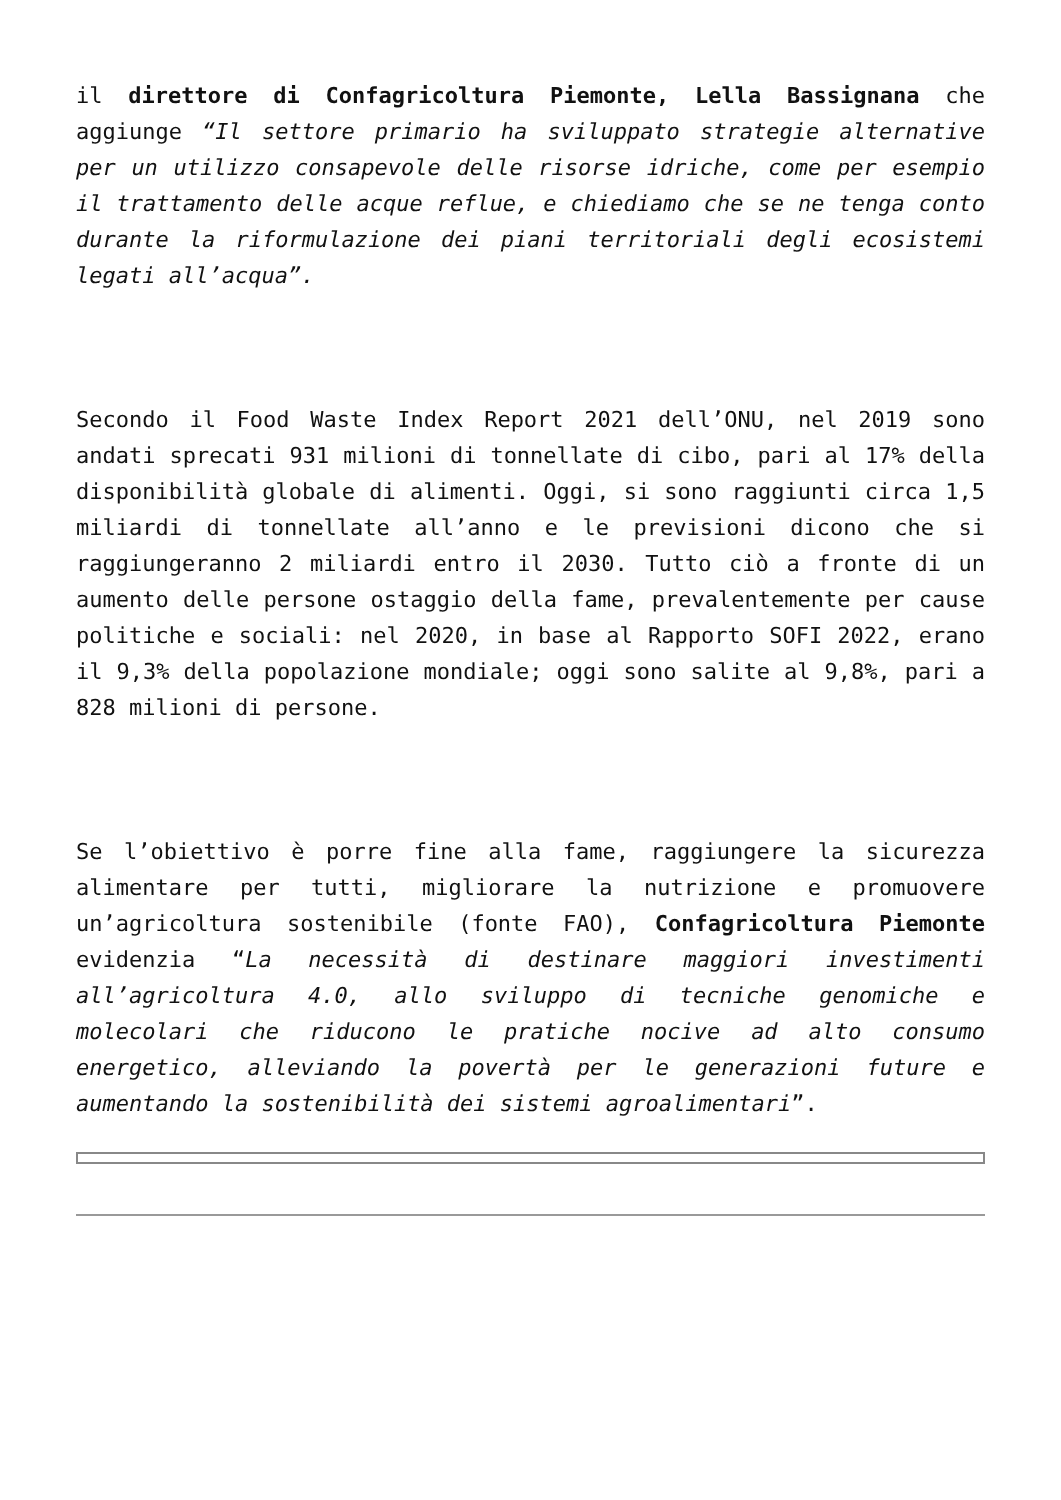il direttore di Confagricoltura Piemonte, Lella Bassignana che aggiunge “Il settore primario ha sviluppato strategie alternative per un utilizzo consapevole delle risorse idriche, come per esempio il trattamento delle acque reflue, e chiediamo che se ne tenga conto durante la riformulazione dei piani territoriali degli ecosistemi legati all’acqua”.
Secondo il Food Waste Index Report 2021 dell’ONU, nel 2019 sono andati sprecati 931 milioni di tonnellate di cibo, pari al 17% della disponibilità globale di alimenti. Oggi, si sono raggiunti circa 1,5 miliardi di tonnellate all’anno e le previsioni dicono che si raggiungeranno 2 miliardi entro il 2030. Tutto ciò a fronte di un aumento delle persone ostaggio della fame, prevalentemente per cause politiche e sociali: nel 2020, in base al Rapporto SOFI 2022, erano il 9,3% della popolazione mondiale; oggi sono salite al 9,8%, pari a 828 milioni di persone.
Se l’obiettivo è porre fine alla fame, raggiungere la sicurezza alimentare per tutti, migliorare la nutrizione e promuovere un’agricoltura sostenibile (fonte FAO), Confagricoltura Piemonte evidenzia “La necessità di destinare maggiori investimenti all’agricoltura 4.0, allo sviluppo di tecniche genomiche e molecolari che riducono le pratiche nocive ad alto consumo energetico, alleviando la povertà per le generazioni future e aumentando la sostenibilità dei sistemi agroalimentari”.